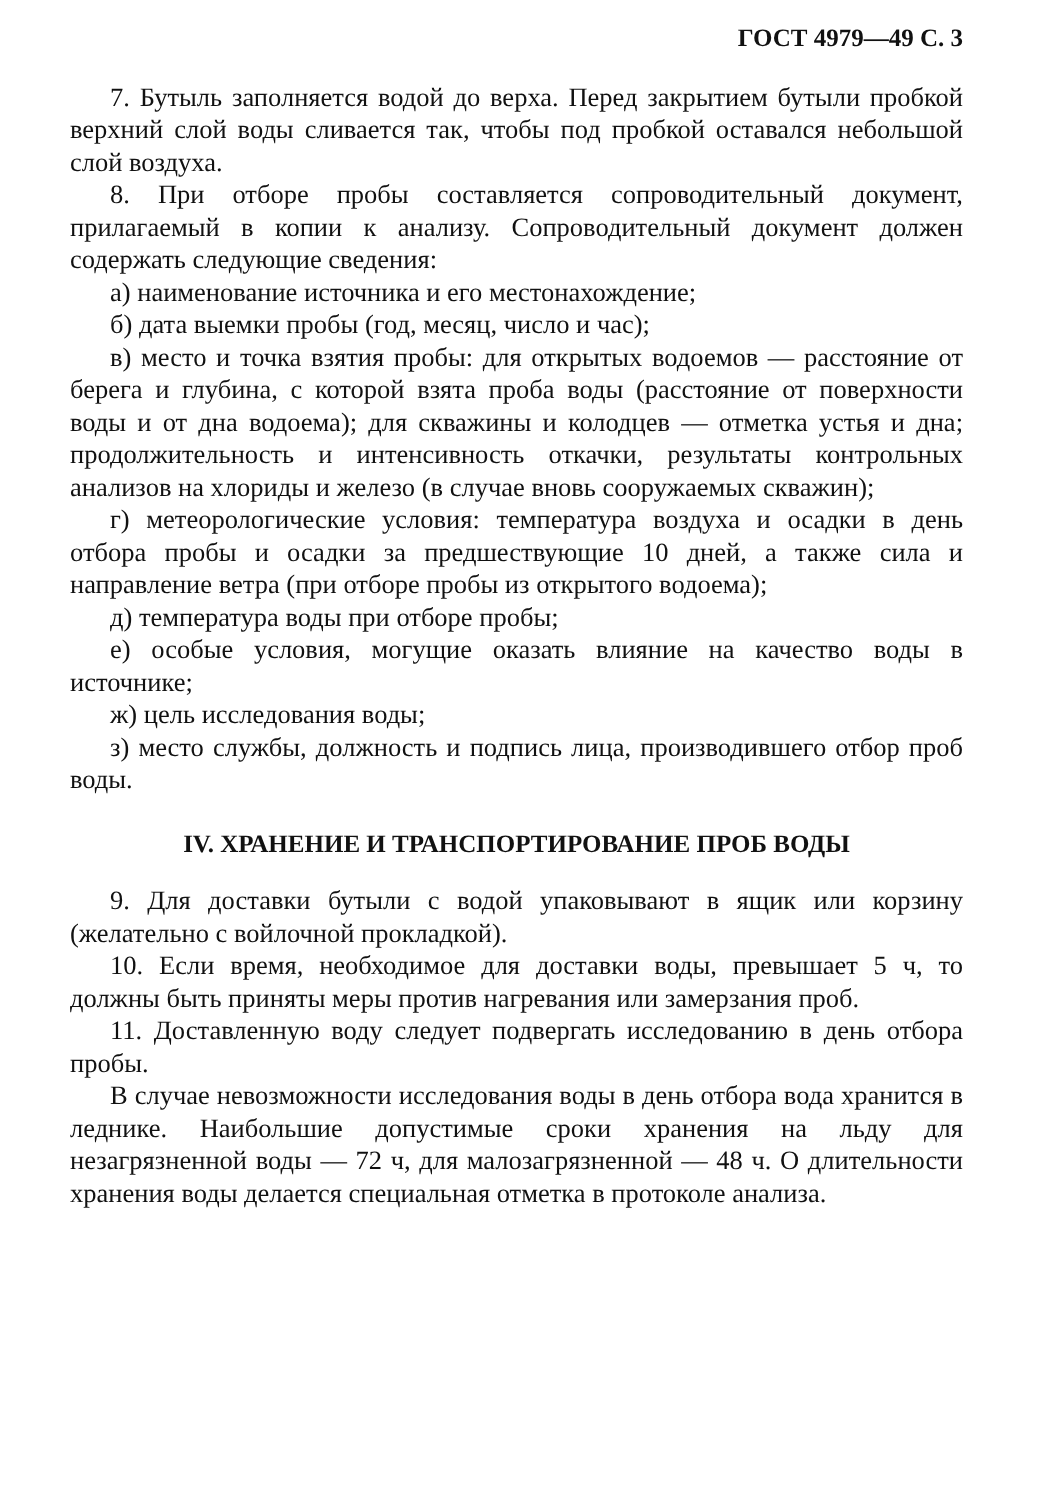ГОСТ 4979—49 С. 3
7. Бутыль заполняется водой до верха. Перед закрытием бутыли пробкой верхний слой воды сливается так, чтобы под пробкой оставался небольшой слой воздуха.
8. При отборе пробы составляется сопроводительный документ, прилагаемый в копии к анализу. Сопроводительный документ должен содержать следующие сведения:
а) наименование источника и его местонахождение;
б) дата выемки пробы (год, месяц, число и час);
в) место и точка взятия пробы: для открытых водоемов — расстояние от берега и глубина, с которой взята проба воды (расстояние от поверхности воды и от дна водоема); для скважины и колодцев — отметка устья и дна; продолжительность и интенсивность откачки, результаты контрольных анализов на хлориды и железо (в случае вновь сооружаемых скважин);
г) метеорологические условия: температура воздуха и осадки в день отбора пробы и осадки за предшествующие 10 дней, а также сила и направление ветра (при отборе пробы из открытого водоема);
д) температура воды при отборе пробы;
е) особые условия, могущие оказать влияние на качество воды в источнике;
ж) цель исследования воды;
з) место службы, должность и подпись лица, производившего отбор проб воды.
IV. ХРАНЕНИЕ И ТРАНСПОРТИРОВАНИЕ ПРОБ ВОДЫ
9. Для доставки бутыли с водой упаковывают в ящик или корзину (желательно с войлочной прокладкой).
10. Если время, необходимое для доставки воды, превышает 5 ч, то должны быть приняты меры против нагревания или замерзания проб.
11. Доставленную воду следует подвергать исследованию в день отбора пробы.
В случае невозможности исследования воды в день отбора вода хранится в леднике. Наибольшие допустимые сроки хранения на льду для незагрязненной воды — 72 ч, для малозагрязненной — 48 ч. О длительности хранения воды делается специальная отметка в протоколе анализа.